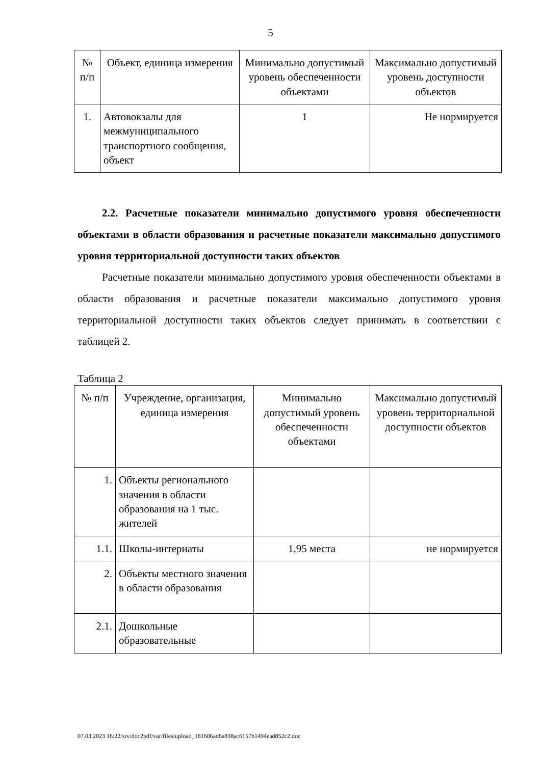5
| № п/п | Объект, единица измерения | Минимально допустимый уровень обеспеченности объектами | Максимально допустимый уровень доступности объектов |
| 1. | Автовокзалы для межмуниципального транспортного сообщения, объект | 1 | Не нормируется |
2.2. Расчетные показатели минимально допустимого уровня обеспеченности объектами в области образования и расчетные показатели максимально допустимого уровня территориальной доступности таких объектов
Расчетные показатели минимально допустимого уровня обеспеченности объектами в области образования и расчетные показатели максимально допустимого уровня территориальной доступности таких объектов следует принимать в соответствии с таблицей 2.
Таблица 2
| № п/п | Учреждение, организация, единица измерения | Минимально допустимый уровень обеспеченности объектами | Максимально допустимый уровень территориальной доступности объектов |
| 1. | Объекты регионального значения в области образования на 1 тыс. жителей | | |
| 1.1. | Школы-интернаты | 1,95 места | не нормируется |
| 2. | Объекты местного значения в области образования | | |
| 2.1. | Дошкольные образовательные | | |
07.03.2023 16:22/srv/doc2pdf/var/files/upload_181606ad6a838ac6157b1494ead852c2.doc